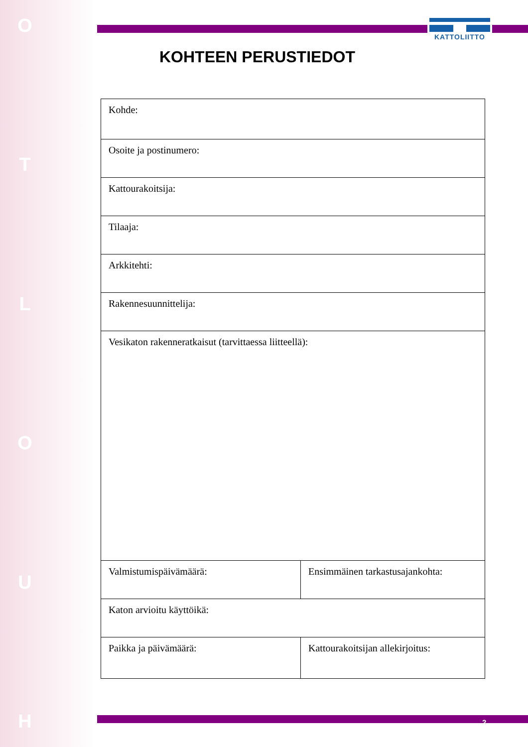O
T
L
O
U
H
KATTOLIITTO
KOHTEEN PERUSTIEDOT
| Kohde: | |
| Osoite ja postinumero: | |
| Kattourakoitsija: | |
| Tilaaja: | |
| Arkkitehti: | |
| Rakennesuunnittelija: | |
| Vesikaton rakenneratkaisut (tarvittaessa liitteellä): | |
| Valmistumispäivämäärä: | Ensimmäinen tarkastusajankohta: |
| Katon arvioitu käyttöikä: | |
| Paikka ja päivämäärä: | Kattourakoitsijan allekirjoitus: |
2